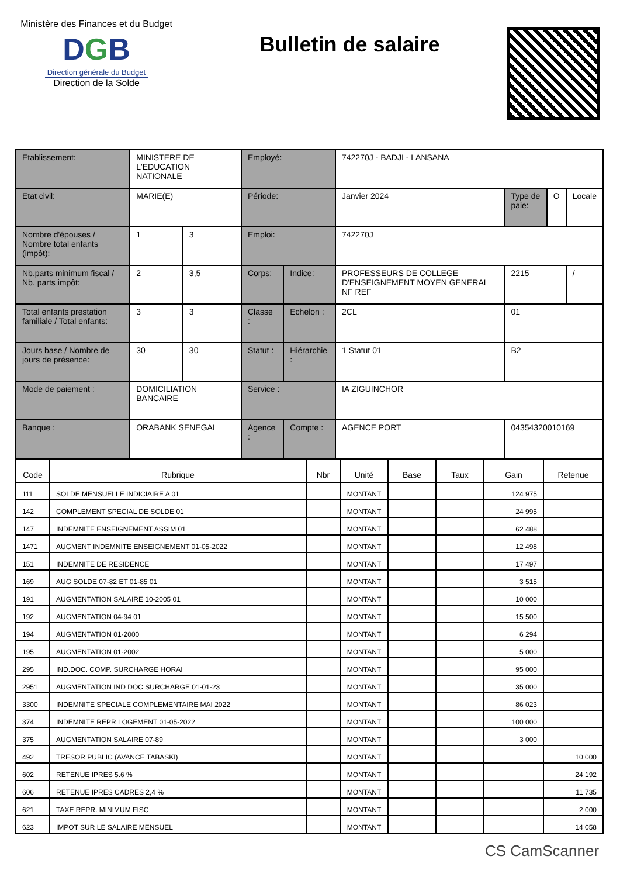Ministère des Finances et du Budget
DGB
Direction générale du Budget
Direction de la Solde
Bulletin de salaire
| Etablissement: | MINISTERE DE L'EDUCATION NATIONALE | | Employé: | | 742270J - BADJI - LANSANA | | | |
| Etat civil: | MARIE(E) | | Période: | | Janvier 2024 | Type de paie: | O | Locale |
| Nombre d'épouses / Nombre total enfants (impôt): | 1 | 3 | Emploi: | | 742270J | | | |
| Nb.parts minimum fiscal / Nb. parts impôt: | 2 | 3,5 | Corps: | Indice: | PROFESSEURS DE COLLEGE D'ENSEIGNEMENT MOYEN GENERAL NF REF | 2215 | | / |
| Total enfants prestation familiale / Total enfants: | 3 | 3 | Classe : | Echelon : | 2CL | 01 | | |
| Jours base / Nombre de jours de présence: | 30 | 30 | Statut : | Hiérarchie : | 1 Statut 01 | B2 | | |
| Mode de paiement : | DOMICILIATION BANCAIRE | | Service : | | IA ZIGUINCHOR | | | |
| Banque : | ORABANK SENEGAL | | Agence : | Compte : | AGENCE PORT | 04354320010169 | | |
| Code | Rubrique | Nbr | Unité | Base | Taux | Gain | Retenue |
| --- | --- | --- | --- | --- | --- | --- | --- |
| 111 | SOLDE MENSUELLE INDICIAIRE A 01 | | MONTANT | | | 124 975 | |
| 142 | COMPLEMENT SPECIAL DE SOLDE 01 | | MONTANT | | | 24 995 | |
| 147 | INDEMNITE ENSEIGNEMENT ASSIM 01 | | MONTANT | | | 62 488 | |
| 1471 | AUGMENT INDEMNITE ENSEIGNEMENT 01-05-2022 | | MONTANT | | | 12 498 | |
| 151 | INDEMNITE DE RESIDENCE | | MONTANT | | | 17 497 | |
| 169 | AUG SOLDE 07-82 ET 01-85 01 | | MONTANT | | | 3 515 | |
| 191 | AUGMENTATION SALAIRE 10-2005 01 | | MONTANT | | | 10 000 | |
| 192 | AUGMENTATION 04-94 01 | | MONTANT | | | 15 500 | |
| 194 | AUGMENTATION 01-2000 | | MONTANT | | | 6 294 | |
| 195 | AUGMENTATION 01-2002 | | MONTANT | | | 5 000 | |
| 295 | IND.DOC. COMP. SURCHARGE HORAI | | MONTANT | | | 95 000 | |
| 2951 | AUGMENTATION IND DOC SURCHARGE 01-01-23 | | MONTANT | | | 35 000 | |
| 3300 | INDEMNITE SPECIALE COMPLEMENTAIRE MAI 2022 | | MONTANT | | | 86 023 | |
| 374 | INDEMNITE REPR LOGEMENT 01-05-2022 | | MONTANT | | | 100 000 | |
| 375 | AUGMENTATION SALAIRE 07-89 | | MONTANT | | | 3 000 | |
| 492 | TRESOR PUBLIC (AVANCE TABASKI) | | MONTANT | | | | 10 000 |
| 602 | RETENUE IPRES 5.6 % | | MONTANT | | | | 24 192 |
| 606 | RETENUE IPRES CADRES 2,4 % | | MONTANT | | | | 11 735 |
| 621 | TAXE REPR. MINIMUM FISC | | MONTANT | | | | 2 000 |
| 623 | IMPOT SUR LE SALAIRE MENSUEL | | MONTANT | | | | 14 058 |
CS CamScanner